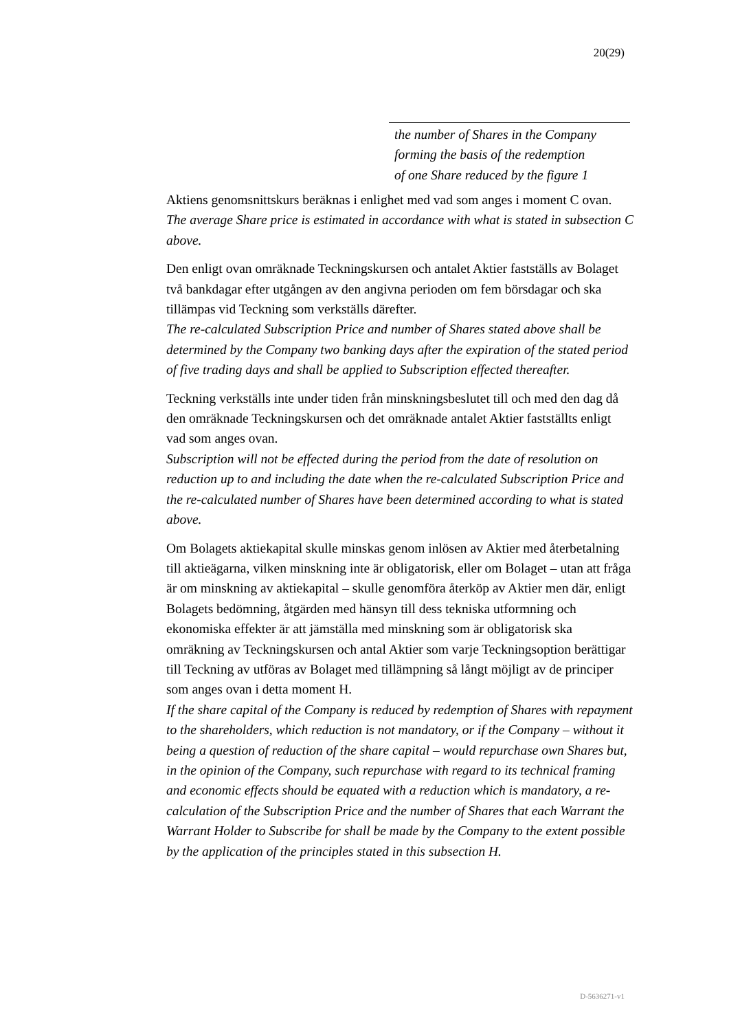20(29)
the number of Shares in the Company
forming the basis of the redemption
of one Share reduced by the figure 1
Aktiens genomsnittskurs beräknas i enlighet med vad som anges i moment C ovan.
The average Share price is estimated in accordance with what is stated in subsection C above.
Den enligt ovan omräknade Teckningskursen och antalet Aktier fastställs av Bolaget två bankdagar efter utgången av den angivna perioden om fem börsdagar och ska tillämpas vid Teckning som verkställs därefter.
The re-calculated Subscription Price and number of Shares stated above shall be determined by the Company two banking days after the expiration of the stated period of five trading days and shall be applied to Subscription effected thereafter.
Teckning verkställs inte under tiden från minskningsbeslutet till och med den dag då den omräknade Teckningskursen och det omräknade antalet Aktier fastställts enligt vad som anges ovan.
Subscription will not be effected during the period from the date of resolution on reduction up to and including the date when the re-calculated Subscription Price and the re-calculated number of Shares have been determined according to what is stated above.
Om Bolagets aktiekapital skulle minskas genom inlösen av Aktier med återbetalning till aktieägarna, vilken minskning inte är obligatorisk, eller om Bolaget – utan att fråga är om minskning av aktiekapital – skulle genomföra återköp av Aktier men där, enligt Bolagets bedömning, åtgärden med hänsyn till dess tekniska utformning och ekonomiska effekter är att jämställa med minskning som är obligatorisk ska omräkning av Teckningskursen och antal Aktier som varje Teckningsoption berättigar till Teckning av utföras av Bolaget med tillämpning så långt möjligt av de principer som anges ovan i detta moment H.
If the share capital of the Company is reduced by redemption of Shares with repayment to the shareholders, which reduction is not mandatory, or if the Company – without it being a question of reduction of the share capital – would repurchase own Shares but, in the opinion of the Company, such repurchase with regard to its technical framing and economic effects should be equated with a reduction which is mandatory, a re-calculation of the Subscription Price and the number of Shares that each Warrant the Warrant Holder to Subscribe for shall be made by the Company to the extent possible by the application of the principles stated in this subsection H.
D-5636271-v1